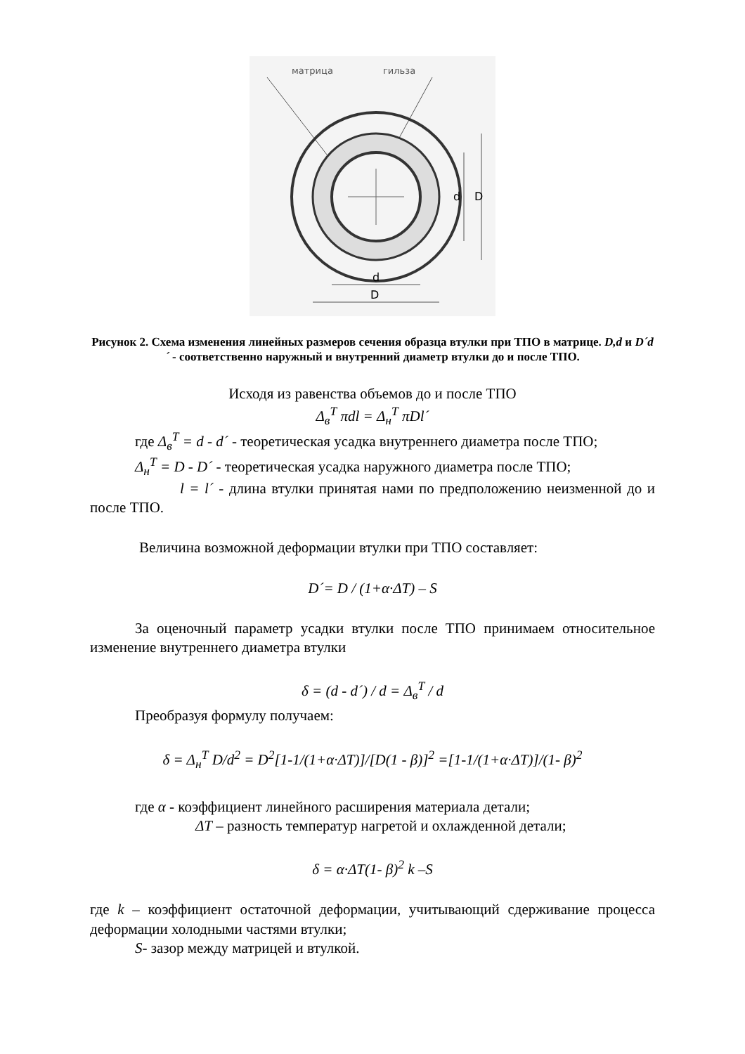матрица
гильза
D
d
d
D
Рисунок 2. Схема изменения линейных размеров сечения образца втулки при ТПО в матрице. D,d и D´d´ - соответственно наружный и внутренний диаметр втулки до и после ТПО.
Исходя из равенства объемов до и после ТПО
Δ<sub>в</sub><sup>T</sup> πdl = Δ<sub>н</sub><sup>T</sup> πDl´
где Δ<sub>в</sub><sup>T</sup> = d - d´ - теоретическая усадка внутреннего диаметра после ТПО;
Δ<sub>н</sub><sup>T</sup> = D - D´ - теоретическая усадка наружного диаметра после ТПО;
l = l´ - длина втулки принятая нами по предположению неизменной до и после ТПО.
Величина возможной деформации втулки при ТПО составляет:
D´= D / (1+α·ΔT) – S
За оценочный параметр усадки втулки после ТПО принимаем относительное изменение внутреннего диаметра втулки
δ = (d - d´) / d = Δ<sub>в</sub><sup>T</sup> / d
Преобразуя формулу получаем:
δ = Δ<sub>н</sub><sup>T</sup> D/d<sup>2</sup> = D<sup>2</sup>[1-1/(1+α·ΔT)]/[D(1 - β)]<sup>2</sup> =[1-1/(1+α·ΔT)]/(1- β)<sup>2</sup>
где α - коэффициент линейного расширения материала детали;
ΔT – разность температур нагретой и охлажденной детали;
δ = α·ΔT(1- β)<sup>2</sup> k –S
где k – коэффициент остаточной деформации, учитывающий сдерживание процесса деформации холодными частями втулки;
S- зазор между матрицей и втулкой.